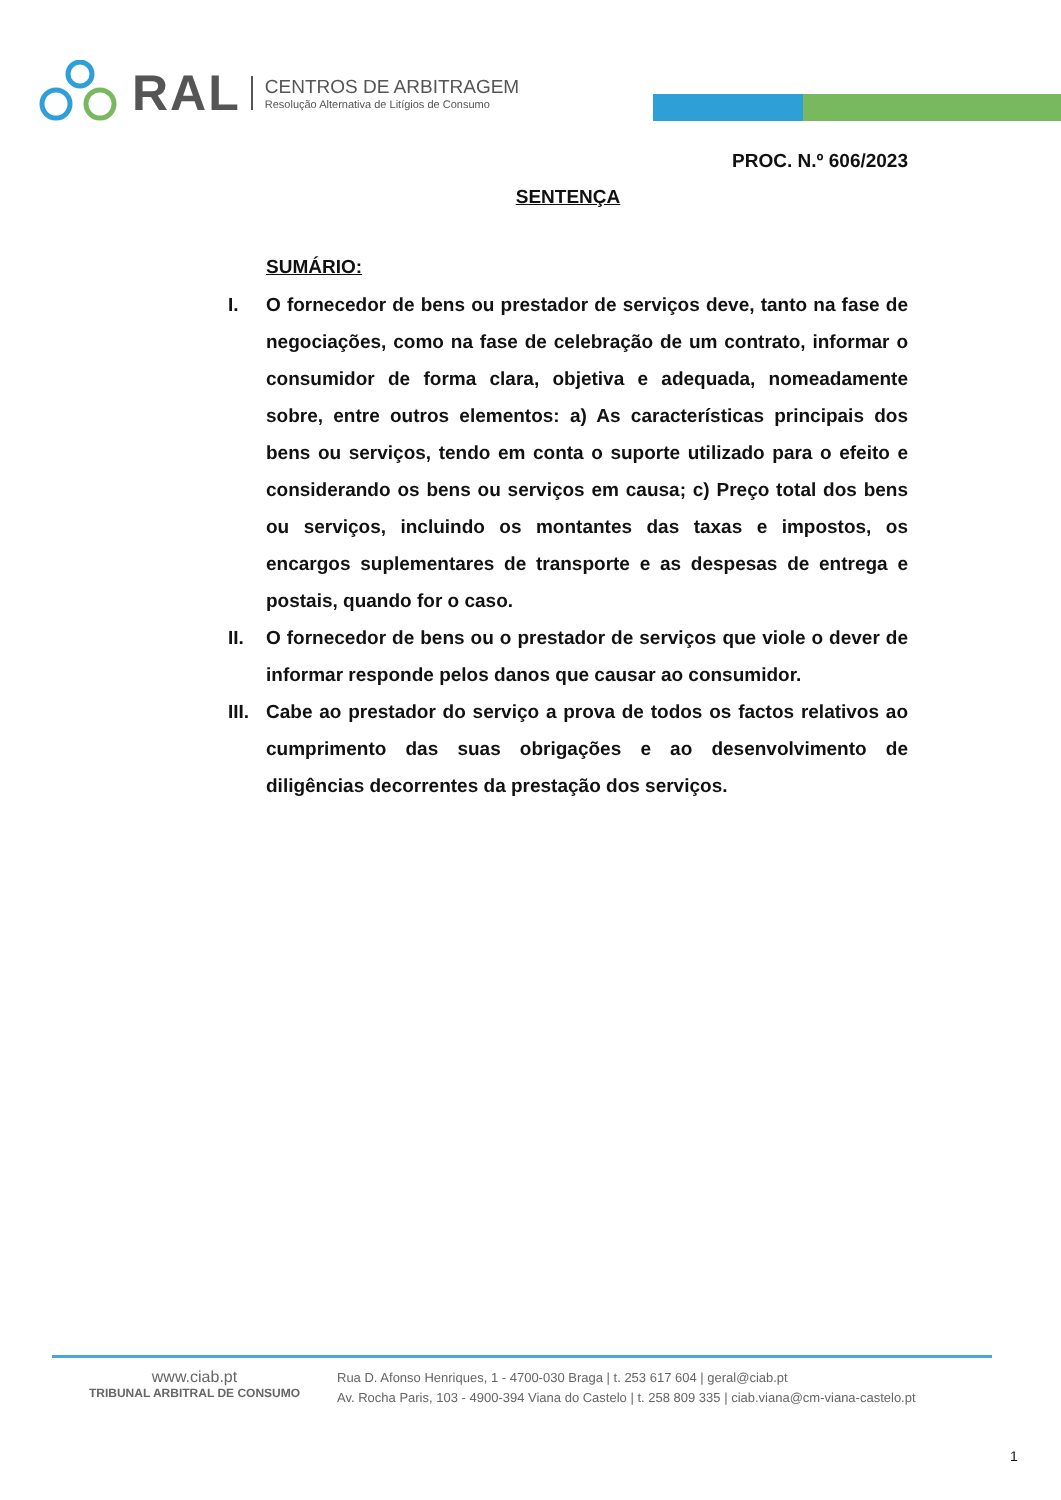RAL
CENTROS DE ARBITRAGEM
Resolução Alternativa de Litígios de Consumo
PROC. N.º 606/2023
SENTENÇA
SUMÁRIO:
I. O fornecedor de bens ou prestador de serviços deve, tanto na fase de negociações, como na fase de celebração de um contrato, informar o consumidor de forma clara, objetiva e adequada, nomeadamente sobre, entre outros elementos: a) As características principais dos bens ou serviços, tendo em conta o suporte utilizado para o efeito e considerando os bens ou serviços em causa; c) Preço total dos bens ou serviços, incluindo os montantes das taxas e impostos, os encargos suplementares de transporte e as despesas de entrega e postais, quando for o caso.
II. O fornecedor de bens ou o prestador de serviços que viole o dever de informar responde pelos danos que causar ao consumidor.
III. Cabe ao prestador do serviço a prova de todos os factos relativos ao cumprimento das suas obrigações e ao desenvolvimento de diligências decorrentes da prestação dos serviços.
www.ciab.pt
TRIBUNAL ARBITRAL DE CONSUMO
Rua D. Afonso Henriques, 1 - 4700-030 Braga | t. 253 617 604 | geral@ciab.pt
Av. Rocha Paris, 103 - 4900-394 Viana do Castelo | t. 258 809 335 | ciab.viana@cm-viana-castelo.pt
1